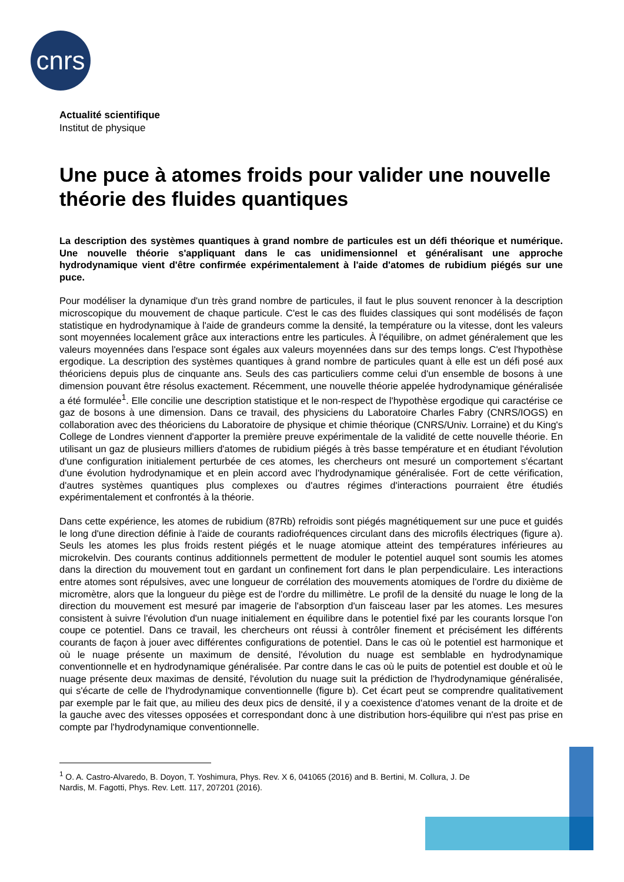cnrs
Actualité scientifique
Institut de physique
Une puce à atomes froids pour valider une nouvelle théorie des fluides quantiques
La description des systèmes quantiques à grand nombre de particules est un défi théorique et numérique. Une nouvelle théorie s'appliquant dans le cas unidimensionnel et généralisant une approche hydrodynamique vient d'être confirmée expérimentalement à l'aide d'atomes de rubidium piégés sur une puce.
Pour modéliser la dynamique d'un très grand nombre de particules, il faut le plus souvent renoncer à la description microscopique du mouvement de chaque particule. C'est le cas des fluides classiques qui sont modélisés de façon statistique en hydrodynamique à l'aide de grandeurs comme la densité, la température ou la vitesse, dont les valeurs sont moyennées localement grâce aux interactions entre les particules. À l'équilibre, on admet généralement que les valeurs moyennées dans l'espace sont égales aux valeurs moyennées dans sur des temps longs. C'est l'hypothèse ergodique. La description des systèmes quantiques à grand nombre de particules quant à elle est un défi posé aux théoriciens depuis plus de cinquante ans. Seuls des cas particuliers comme celui d'un ensemble de bosons à une dimension pouvant être résolus exactement. Récemment, une nouvelle théorie appelée hydrodynamique généralisée a été formulée<sup>1</sup>. Elle concilie une description statistique et le non-respect de l'hypothèse ergodique qui caractérise ce gaz de bosons à une dimension. Dans ce travail, des physiciens du Laboratoire Charles Fabry (CNRS/IOGS) en collaboration avec des théoriciens du Laboratoire de physique et chimie théorique (CNRS/Univ. Lorraine) et du King's College de Londres viennent d'apporter la première preuve expérimentale de la validité de cette nouvelle théorie. En utilisant un gaz de plusieurs milliers d'atomes de rubidium piégés à très basse température et en étudiant l'évolution d'une configuration initialement perturbée de ces atomes, les chercheurs ont mesuré un comportement s'écartant d'une évolution hydrodynamique et en plein accord avec l'hydrodynamique généralisée. Fort de cette vérification, d'autres systèmes quantiques plus complexes ou d'autres régimes d'interactions pourraient être étudiés expérimentalement et confrontés à la théorie.
Dans cette expérience, les atomes de rubidium (87Rb) refroidis sont piégés magnétiquement sur une puce et guidés le long d'une direction définie à l'aide de courants radiofréquences circulant dans des microfils électriques (figure a). Seuls les atomes les plus froids restent piégés et le nuage atomique atteint des températures inférieures au microkelvin. Des courants continus additionnels permettent de moduler le potentiel auquel sont soumis les atomes dans la direction du mouvement tout en gardant un confinement fort dans le plan perpendiculaire. Les interactions entre atomes sont répulsives, avec une longueur de corrélation des mouvements atomiques de l'ordre du dixième de micromètre, alors que la longueur du piège est de l'ordre du millimètre. Le profil de la densité du nuage le long de la direction du mouvement est mesuré par imagerie de l'absorption d'un faisceau laser par les atomes. Les mesures consistent à suivre l'évolution d'un nuage initialement en équilibre dans le potentiel fixé par les courants lorsque l'on coupe ce potentiel. Dans ce travail, les chercheurs ont réussi à contrôler finement et précisément les différents courants de façon à jouer avec différentes configurations de potentiel. Dans le cas où le potentiel est harmonique et où le nuage présente un maximum de densité, l'évolution du nuage est semblable en hydrodynamique conventionnelle et en hydrodynamique généralisée. Par contre dans le cas où le puits de potentiel est double et où le nuage présente deux maximas de densité, l'évolution du nuage suit la prédiction de l'hydrodynamique généralisée, qui s'écarte de celle de l'hydrodynamique conventionnelle (figure b). Cet écart peut se comprendre qualitativement par exemple par le fait que, au milieu des deux pics de densité, il y a coexistence d'atomes venant de la droite et de la gauche avec des vitesses opposées et correspondant donc à une distribution hors-équilibre qui n'est pas prise en compte par l'hydrodynamique conventionnelle.
<sup>1</sup> O. A. Castro-Alvaredo, B. Doyon, T. Yoshimura, Phys. Rev. X 6, 041065 (2016) and B. Bertini, M. Collura, J. De
Nardis, M. Fagotti, Phys. Rev. Lett. 117, 207201 (2016).